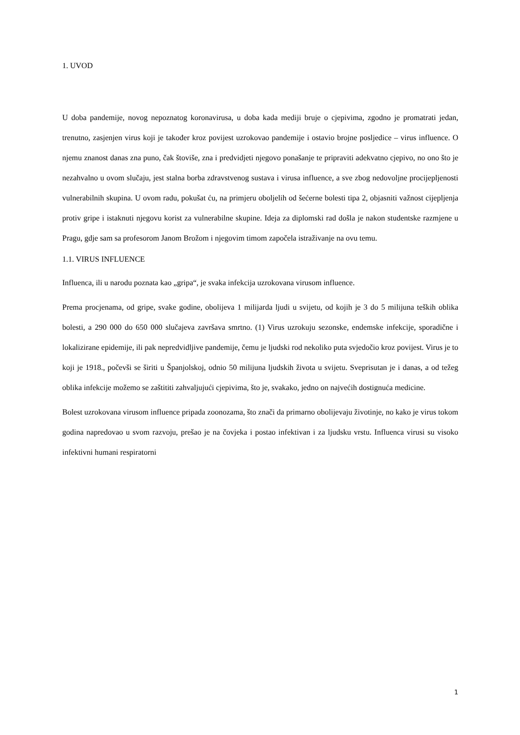1. UVOD
U doba pandemije, novog nepoznatog koronavirusa, u doba kada mediji bruje o cjepivima, zgodno je promatrati jedan, trenutno, zasjenjen virus koji je također kroz povijest uzrokovao pandemije i ostavio brojne posljedice – virus influence. O njemu znanost danas zna puno, čak štoviše, zna i predvidjeti njegovo ponašanje te pripraviti adekvatno cjepivo, no ono što je nezahvalno u ovom slučaju, jest stalna borba zdravstvenog sustava i virusa influence, a sve zbog nedovoljne procijepljenosti vulnerabilnih skupina. U ovom radu, pokušat ću, na primjeru oboljelih od šećerne bolesti tipa 2, objasniti važnost cijepljenja protiv gripe i istaknuti njegovu korist za vulnerabilne skupine. Ideja za diplomski rad došla je nakon studentske razmjene u Pragu, gdje sam sa profesorom Janom Brožom i njegovim timom započela istraživanje na ovu temu.
1.1. VIRUS INFLUENCE
Influenca, ili u narodu poznata kao „gripa“, je svaka infekcija uzrokovana virusom influence.
Prema procjenama, od gripe, svake godine, obolijeva 1 milijarda ljudi u svijetu, od kojih je 3 do 5 milijuna teških oblika bolesti, a 290 000 do 650 000 slučajeva završava smrtno. (1) Virus uzrokuju sezonske, endemske infekcije, sporadične i lokalizirane epidemije, ili pak nepredvidljive pandemije, čemu je ljudski rod nekoliko puta svjedočio kroz povijest. Virus je to koji je 1918., počevši se širiti u Španjolskoj, odnio 50 milijuna ljudskih života u svijetu. Sveprisutan je i danas, a od težeg oblika infekcije možemo se zaštititi zahvaljujući cjepivima, što je, svakako, jedno on najvećih dostignuća medicine.
Bolest uzrokovana virusom influence pripada zoonozama, što znači da primarno obolijevaju životinje, no kako je virus tokom godina napredovao u svom razvoju, prešao je na čovjeka i postao infektivan i za ljudsku vrstu. Influenca virusi su visoko infektivni humani respiratorni
1